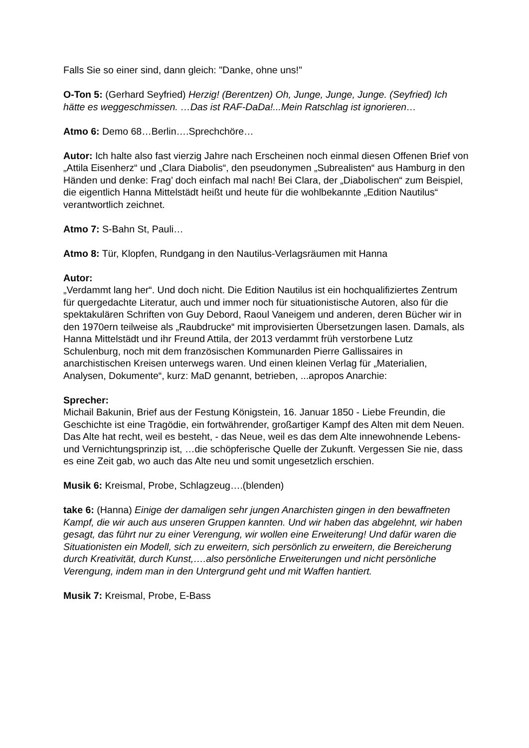Falls Sie so einer sind, dann gleich: "Danke, ohne uns!"
O-Ton 5: (Gerhard Seyfried) Herzig! (Berentzen) Oh, Junge, Junge, Junge. (Seyfried) Ich hätte es weggeschmissen. …Das ist RAF-DaDa!...Mein Ratschlag ist ignorieren…
Atmo 6: Demo 68…Berlin….Sprechchöre…
Autor: Ich halte also fast vierzig Jahre nach Erscheinen noch einmal diesen Offenen Brief von „Attila Eisenherz“ und „Clara Diabolis“, den pseudonymen „Subrealisten“ aus Hamburg in den Händen und denke: Frag’ doch einfach mal nach! Bei Clara, der „Diabolischen“ zum Beispiel, die eigentlich Hanna Mittelstädt heißt und heute für die wohlbekannte „Edition Nautilus“ verantwortlich zeichnet.
Atmo 7: S-Bahn St, Pauli…
Atmo 8: Tür, Klopfen, Rundgang in den Nautilus-Verlagsräumen mit Hanna
Autor:
„Verdammt lang her“. Und doch nicht. Die Edition Nautilus ist ein hochqualifiziertes Zentrum für quergedachte Literatur, auch und immer noch für situationistische Autoren, also für die spektakulären Schriften von Guy Debord, Raoul Vaneigem und anderen, deren Bücher wir in den 1970ern teilweise als „Raubdrucke“ mit improvisierten Übersetzungen lasen. Damals, als Hanna Mittelstädt und ihr Freund Attila, der 2013 verdammt früh verstorbene Lutz Schulenburg, noch mit dem französischen Kommunarden Pierre Gallissaires in anarchistischen Kreisen unterwegs waren. Und einen kleinen Verlag für „Materialien, Analysen, Dokumente“, kurz: MaD genannt, betrieben, ...apropos Anarchie:
Sprecher:
Michail Bakunin, Brief aus der Festung Königstein, 16. Januar 1850 - Liebe Freundin, die Geschichte ist eine Tragödie, ein fortwährender, großartiger Kampf des Alten mit dem Neuen. Das Alte hat recht, weil es besteht, - das Neue, weil es das dem Alte innewohnende Lebens- und Vernichtungsprinzip ist, …die schöpferische Quelle der Zukunft. Vergessen Sie nie, dass es eine Zeit gab, wo auch das Alte neu und somit ungesetzlich erschien.
Musik 6: Kreismal, Probe, Schlagzeug….(blenden)
take 6: (Hanna) Einige der damaligen sehr jungen Anarchisten gingen in den bewaffneten Kampf, die wir auch aus unseren Gruppen kannten. Und wir haben das abgelehnt, wir haben gesagt, das führt nur zu einer Verengung, wir wollen eine Erweiterung! Und dafür waren die Situationisten ein Modell, sich zu erweitern, sich persönlich zu erweitern, die Bereicherung durch Kreativität, durch Kunst,….also persönliche Erweiterungen und nicht persönliche Verengung, indem man in den Untergrund geht und mit Waffen hantiert.
Musik 7: Kreismal, Probe, E-Bass